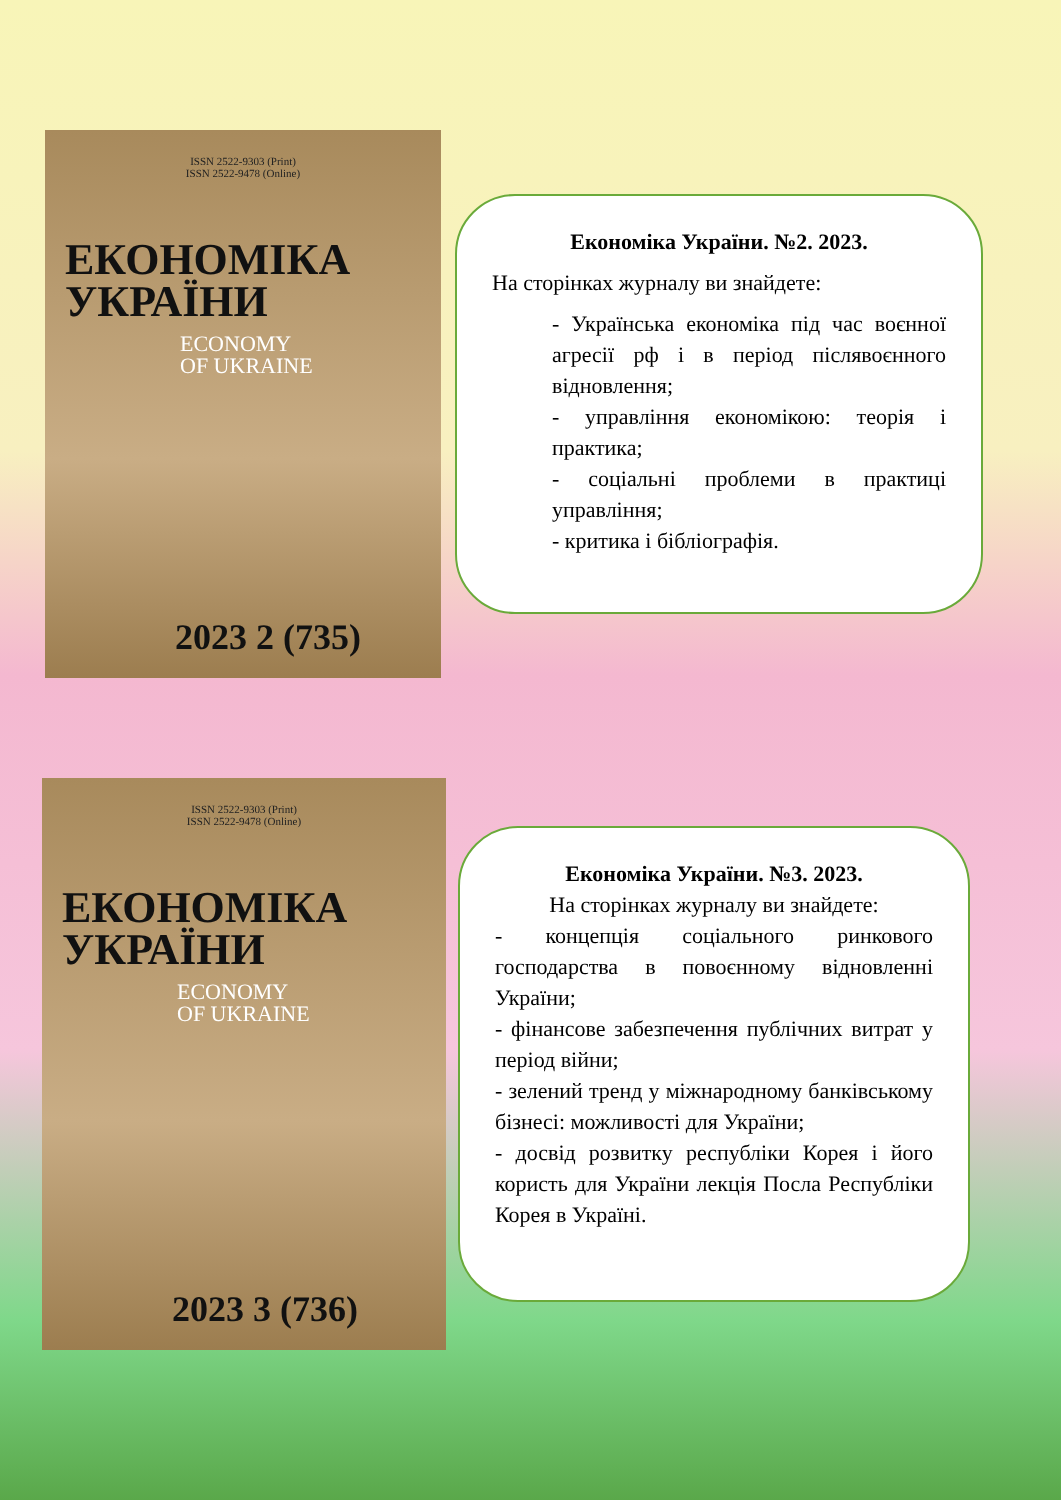ISSN 2522-9303 (Print)
ISSN 2522-9478 (Online)
ЕКОНОМІКА
УКРАЇНИ
ECONOMY
OF UKRAINE
2023 2 (735)
Економіка України. №2. 2023.
На сторінках журналу ви знайдете:
- Українська економіка під час воєнної агресії рф і в період післявоєнного відновлення;
- управління економікою: теорія і практика;
- соціальні проблеми в практиці управління;
- критика і бібліографія.
ISSN 2522-9303 (Print)
ISSN 2522-9478 (Online)
ЕКОНОМІКА
УКРАЇНИ
ECONOMY
OF UKRAINE
2023 3 (736)
Економіка України. №3. 2023.
На сторінках журналу ви знайдете:
- концепція соціального ринкового господарства в повоєнному відновленні України;
- фінансове забезпечення публічних витрат у період війни;
- зелений тренд у міжнародному банківському бізнесі: можливості для України;
- досвід розвитку республіки Корея і його користь для України лекція Посла Республіки Корея в Україні.